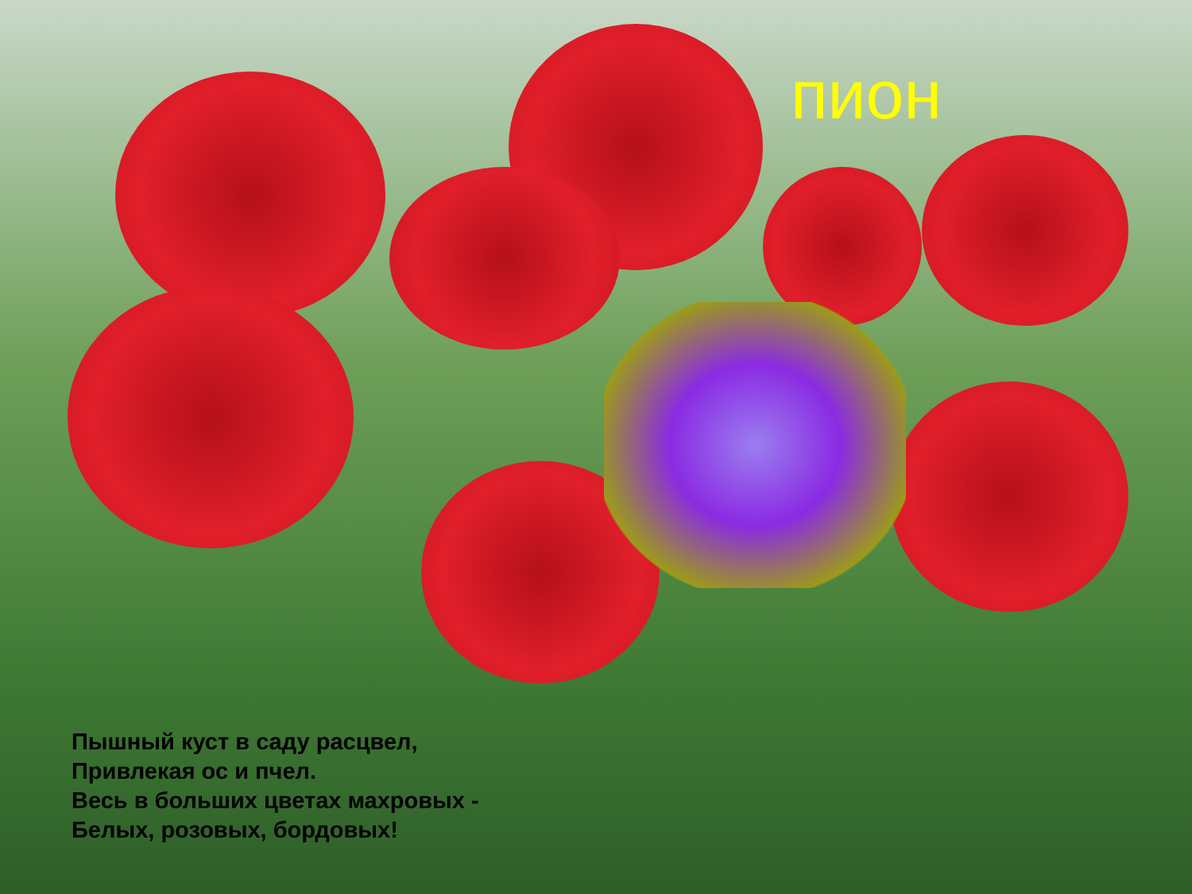пион
Пышный куст в саду расцвел,
Привлекая ос и пчел.
Весь в больших цветах махровых -
Белых, розовых, бордовых!